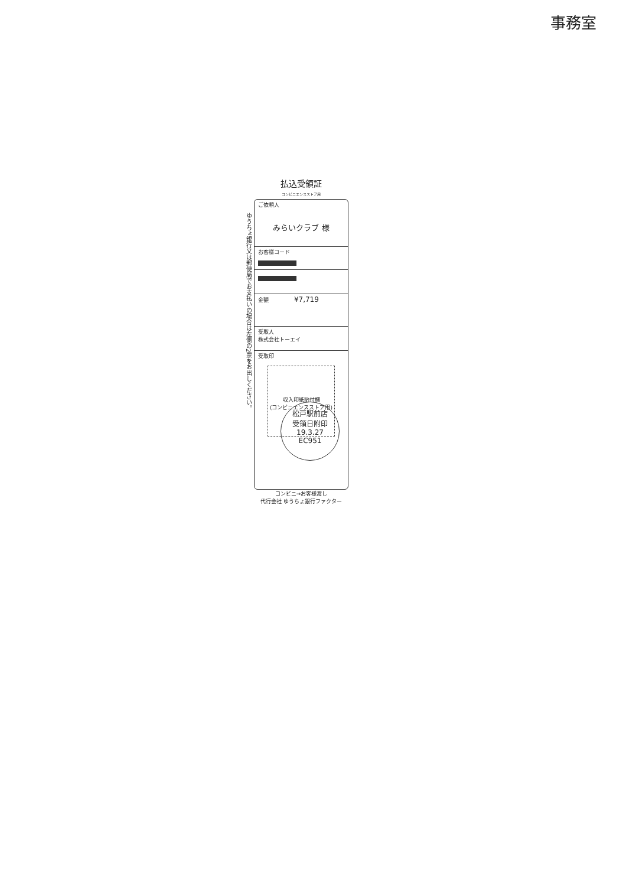事務室
払込受領証
コンビニエンスストア用
ゆうちょ銀行又は郵便局でお支払いの場合は左側の2票をお出しください。
ご依頼人
みらいクラブ 様
お客様コード
金額 ¥7,719
受取人
株式会社トーエイ
受取印
収入印紙貼付欄
(コンビニエンスストア用)
コンビニ→お客様渡し
代行会社 ゆうちょ銀行ファクター
松戸駅前店
受領日附印
19.3.27
EC951